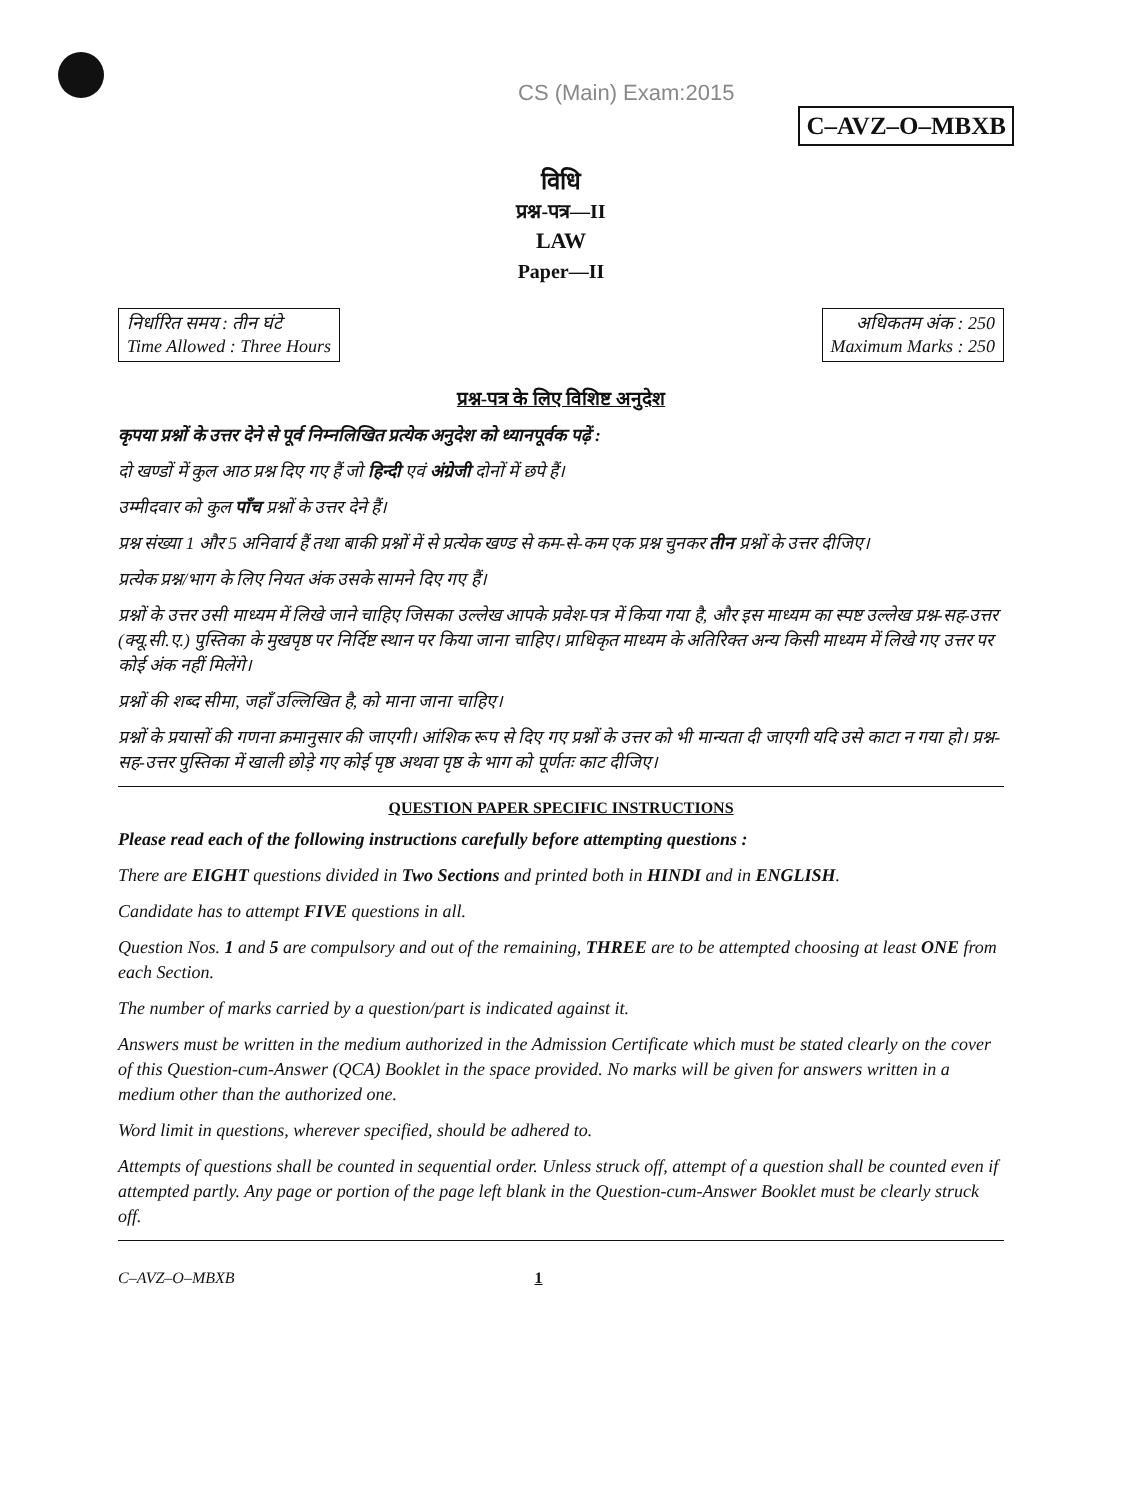CS (Main) Exam:2015 C–AVZ–O–MBXB
विधि
प्रश्न-पत्र—II
LAW
Paper—II
निर्धारित समय : तीन घंटे
Time Allowed : Three Hours
अधिकतम अंक : 250
Maximum Marks : 250
प्रश्न-पत्र के लिए विशिष्ट अनुदेश
कृपया प्रश्नों के उत्तर देने से पूर्व निम्नलिखित प्रत्येक अनुदेश को ध्यानपूर्वक पढ़ें :
दो खण्डों में कुल आठ प्रश्न दिए गए हैं जो हिन्दी एवं अंग्रेजी दोनों में छपे हैं।
उम्मीदवार को कुल पाँच प्रश्नों के उत्तर देने हैं।
प्रश्न संख्या 1 और 5 अनिवार्य हैं तथा बाकी प्रश्नों में से प्रत्येक खण्ड से कम-से-कम एक प्रश्न चुनकर तीन प्रश्नों के उत्तर दीजिए।
प्रत्येक प्रश्न/भाग के लिए नियत अंक उसके सामने दिए गए हैं।
प्रश्नों के उत्तर उसी माध्यम में लिखे जाने चाहिए जिसका उल्लेख आपके प्रवेश-पत्र में किया गया है, और इस माध्यम का स्पष्ट उल्लेख प्रश्न-सह-उत्तर (क्यू.सी.ए.) पुस्तिका के मुखपृष्ठ पर निर्दिष्ट स्थान पर किया जाना चाहिए। प्राधिकृत माध्यम के अतिरिक्त अन्य किसी माध्यम में लिखे गए उत्तर पर कोई अंक नहीं मिलेंगे।
प्रश्नों की शब्द सीमा, जहाँ उल्लिखित है, को माना जाना चाहिए।
प्रश्नों के प्रयासों की गणना क्रमानुसार की जाएगी। आंशिक रूप से दिए गए प्रश्नों के उत्तर को भी मान्यता दी जाएगी यदि उसे काटा न गया हो। प्रश्न-सह-उत्तर पुस्तिका में खाली छोड़े गए कोई पृष्ठ अथवा पृष्ठ के भाग को पूर्णतः काट दीजिए।
QUESTION PAPER SPECIFIC INSTRUCTIONS
Please read each of the following instructions carefully before attempting questions :
There are EIGHT questions divided in Two Sections and printed both in HINDI and in ENGLISH.
Candidate has to attempt FIVE questions in all.
Question Nos. 1 and 5 are compulsory and out of the remaining, THREE are to be attempted choosing at least ONE from each Section.
The number of marks carried by a question/part is indicated against it.
Answers must be written in the medium authorized in the Admission Certificate which must be stated clearly on the cover of this Question-cum-Answer (QCA) Booklet in the space provided. No marks will be given for answers written in a medium other than the authorized one.
Word limit in questions, wherever specified, should be adhered to.
Attempts of questions shall be counted in sequential order. Unless struck off, attempt of a question shall be counted even if attempted partly. Any page or portion of the page left blank in the Question-cum-Answer Booklet must be clearly struck off.
C–AVZ–O–MBXB 1